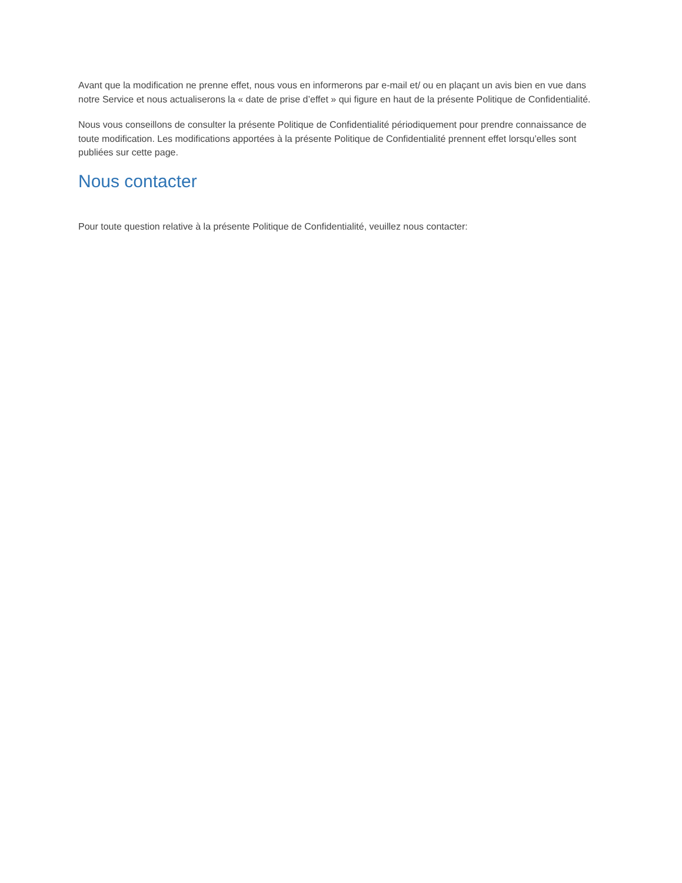Avant que la modification ne prenne effet, nous vous en informerons par e-mail et/ ou en plaçant un avis bien en vue dans notre Service et nous actualiserons la « date de prise d’effet » qui figure en haut de la présente Politique de Confidentialité.
Nous vous conseillons de consulter la présente Politique de Confidentialité périodiquement pour prendre connaissance de toute modification. Les modifications apportées à la présente Politique de Confidentialité prennent effet lorsqu’elles sont publiées sur cette page.
Nous contacter
Pour toute question relative à la présente Politique de Confidentialité, veuillez nous contacter: